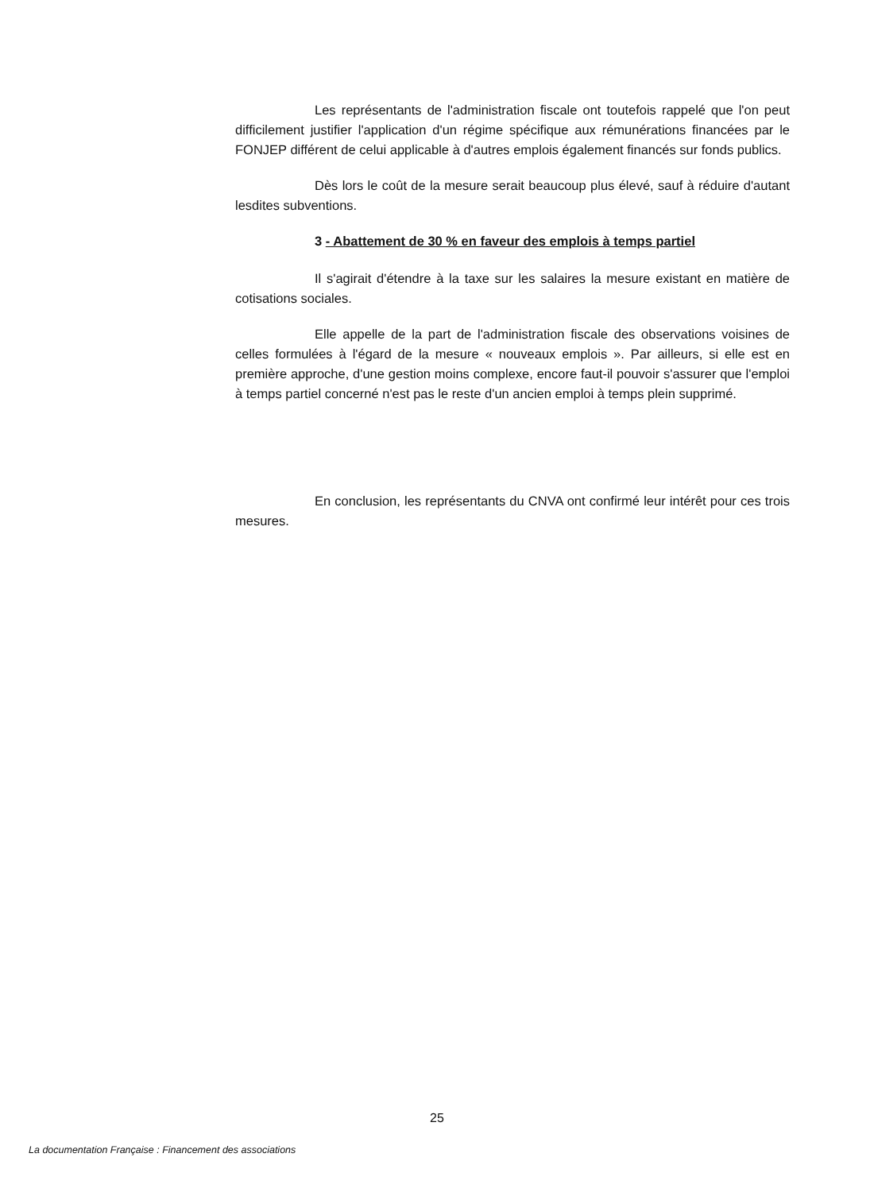Les représentants de l'administration fiscale ont toutefois rappelé que l'on peut difficilement justifier l'application d'un régime spécifique aux rémunérations financées par le FONJEP différent de celui applicable à d'autres emplois également financés sur fonds publics.
Dès lors le coût de la mesure serait beaucoup plus élevé, sauf à réduire d'autant lesdites subventions.
3 - Abattement de 30 % en faveur des emplois à temps partiel
Il s'agirait d'étendre à la taxe sur les salaires la mesure existant en matière de cotisations sociales.
Elle appelle de la part de l'administration fiscale des observations voisines de celles formulées à l'égard de la mesure « nouveaux emplois ». Par ailleurs, si elle est en première approche, d'une gestion moins complexe, encore faut-il pouvoir s'assurer que l'emploi à temps partiel concerné n'est pas le reste d'un ancien emploi à temps plein supprimé.
En conclusion, les représentants du CNVA ont confirmé leur intérêt pour ces trois mesures.
25
La documentation Française : Financement des associations